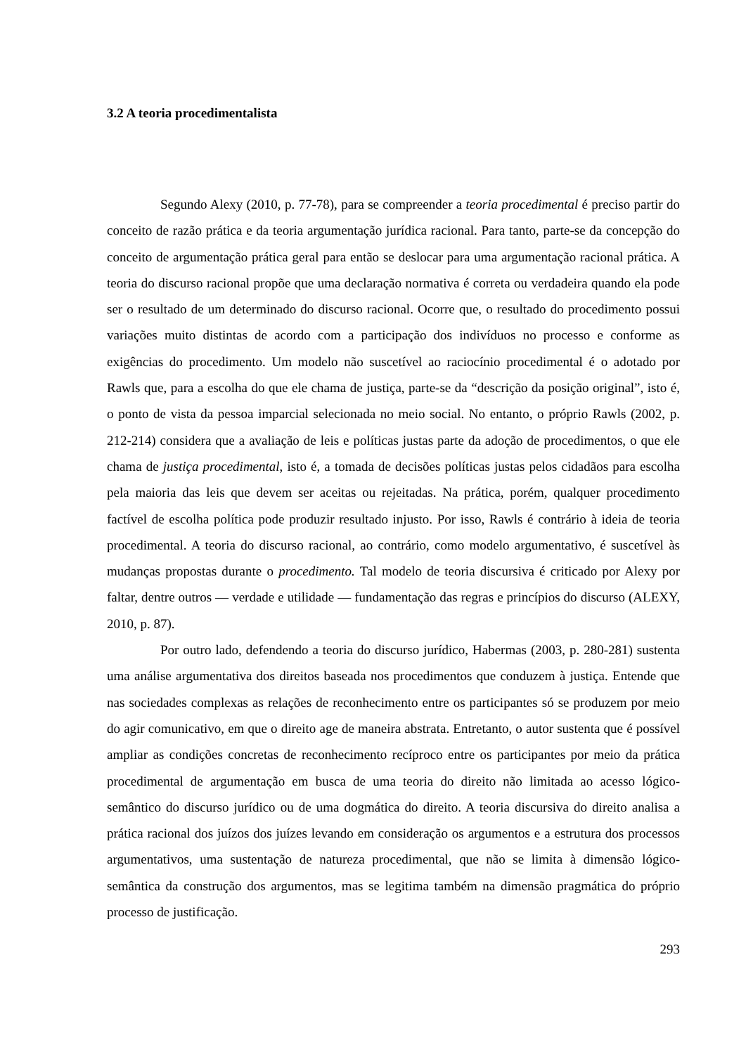3.2 A teoria procedimentalista
Segundo Alexy (2010, p. 77-78), para se compreender a teoria procedimental é preciso partir do conceito de razão prática e da teoria argumentação jurídica racional. Para tanto, parte-se da concepção do conceito de argumentação prática geral para então se deslocar para uma argumentação racional prática. A teoria do discurso racional propõe que uma declaração normativa é correta ou verdadeira quando ela pode ser o resultado de um determinado do discurso racional. Ocorre que, o resultado do procedimento possui variações muito distintas de acordo com a participação dos indivíduos no processo e conforme as exigências do procedimento. Um modelo não suscetível ao raciocínio procedimental é o adotado por Rawls que, para a escolha do que ele chama de justiça, parte-se da “descrição da posição original”, isto é, o ponto de vista da pessoa imparcial selecionada no meio social. No entanto, o próprio Rawls (2002, p. 212-214) considera que a avaliação de leis e políticas justas parte da adoção de procedimentos, o que ele chama de justiça procedimental, isto é, a tomada de decisões políticas justas pelos cidadãos para escolha pela maioria das leis que devem ser aceitas ou rejeitadas. Na prática, porém, qualquer procedimento factível de escolha política pode produzir resultado injusto. Por isso, Rawls é contrário à ideia de teoria procedimental. A teoria do discurso racional, ao contrário, como modelo argumentativo, é suscetível às mudanças propostas durante o procedimento. Tal modelo de teoria discursiva é criticado por Alexy por faltar, dentre outros ― verdade e utilidade ― fundamentação das regras e princípios do discurso (ALEXY, 2010, p. 87).
Por outro lado, defendendo a teoria do discurso jurídico, Habermas (2003, p. 280-281) sustenta uma análise argumentativa dos direitos baseada nos procedimentos que conduzem à justiça. Entende que nas sociedades complexas as relações de reconhecimento entre os participantes só se produzem por meio do agir comunicativo, em que o direito age de maneira abstrata. Entretanto, o autor sustenta que é possível ampliar as condições concretas de reconhecimento recíproco entre os participantes por meio da prática procedimental de argumentação em busca de uma teoria do direito não limitada ao acesso lógico-semântico do discurso jurídico ou de uma dogmática do direito. A teoria discursiva do direito analisa a prática racional dos juízos dos juízes levando em consideração os argumentos e a estrutura dos processos argumentativos, uma sustentação de natureza procedimental, que não se limita à dimensão lógico-semântica da construção dos argumentos, mas se legitima também na dimensão pragmática do próprio processo de justificação.
293